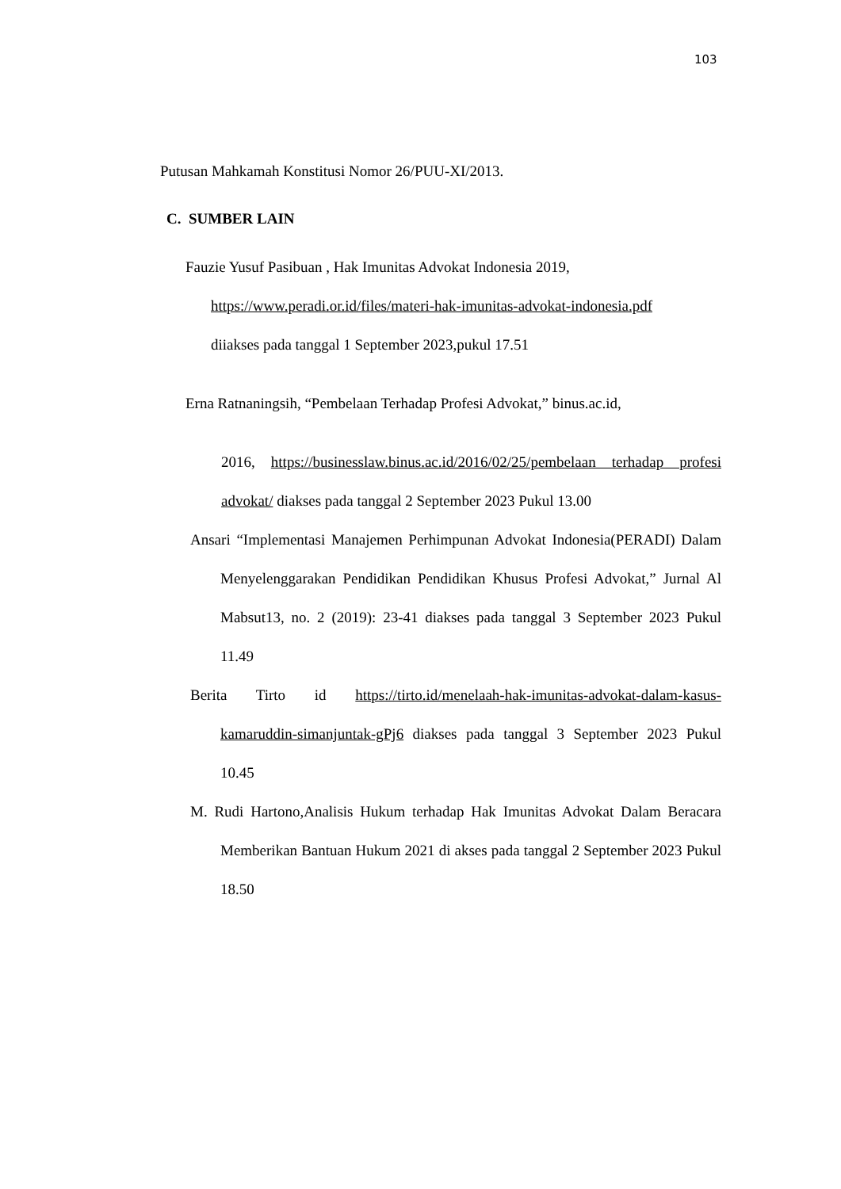103
Putusan Mahkamah Konstitusi Nomor 26/PUU-XI/2013.
C. SUMBER LAIN
Fauzie Yusuf Pasibuan , Hak Imunitas Advokat Indonesia 2019,
https://www.peradi.or.id/files/materi-hak-imunitas-advokat-indonesia.pdf
diiakses pada tanggal 1 September 2023,pukul 17.51
Erna Ratnaningsih, “Pembelaan Terhadap Profesi Advokat,” binus.ac.id,
2016, https://businesslaw.binus.ac.id/2016/02/25/pembelaan terhadap profesi advokat/ diakses pada tanggal 2 September 2023 Pukul 13.00
Ansari “Implementasi Manajemen Perhimpunan Advokat Indonesia(PERADI) Dalam Menyelenggarakan Pendidikan Pendidikan Khusus Profesi Advokat,” Jurnal Al Mabsut13, no. 2 (2019): 23-41 diakses pada tanggal 3 September 2023 Pukul 11.49
Berita Tirto id https://tirto.id/menelaah-hak-imunitas-advokat-dalam-kasus-kamaruddin-simanjuntak-gPj6 diakses pada tanggal 3 September 2023 Pukul 10.45
M. Rudi Hartono,Analisis Hukum terhadap Hak Imunitas Advokat Dalam Beracara Memberikan Bantuan Hukum 2021 di akses pada tanggal 2 September 2023 Pukul 18.50